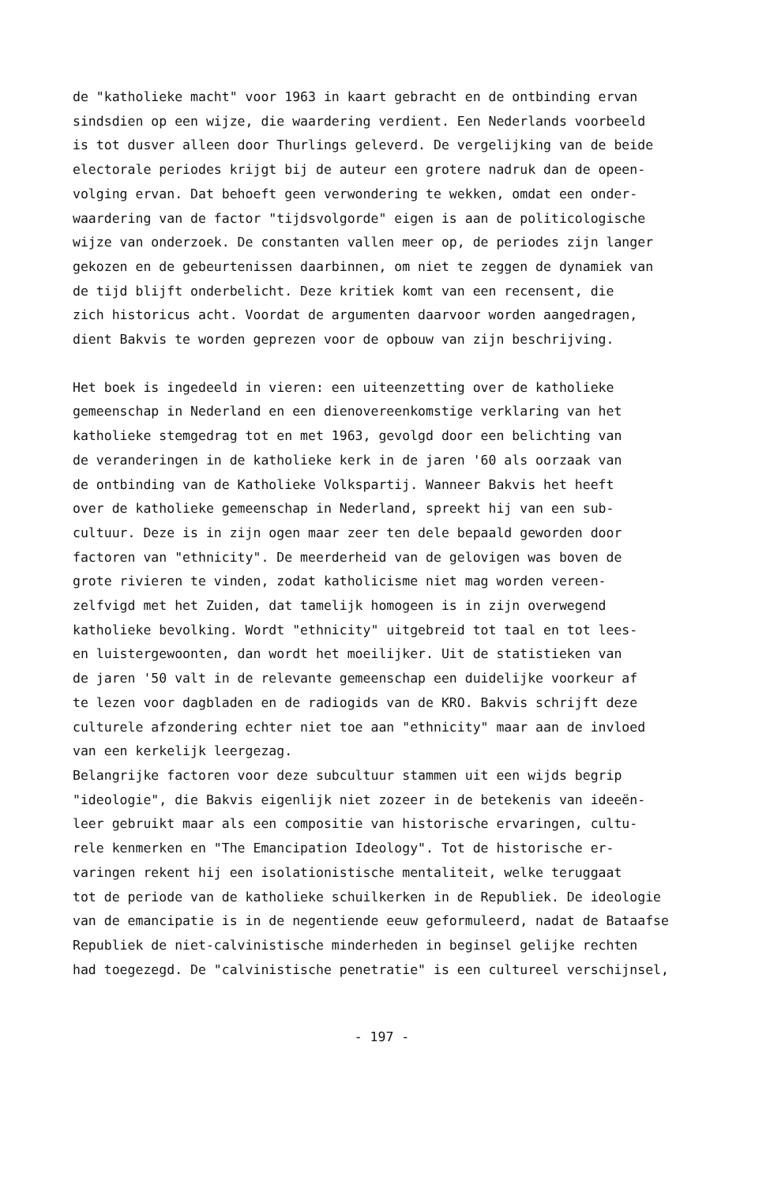de "katholieke macht" voor 1963 in kaart gebracht en de ontbinding ervan
sindsdien op een wijze, die waardering verdient. Een Nederlands voorbeeld
is tot dusver alleen door Thurlings geleverd. De vergelijking van de beide
electorale periodes krijgt bij de auteur een grotere nadruk dan de opeen-
volging ervan. Dat behoeft geen verwondering te wekken, omdat een onder-
waardering van de factor "tijdsvolgorde" eigen is aan de politicologische
wijze van onderzoek. De constanten vallen meer op, de periodes zijn langer
gekozen en de gebeurtenissen daarbinnen, om niet te zeggen de dynamiek van
de tijd blijft onderbelicht. Deze kritiek komt van een recensent, die
zich historicus acht. Voordat de argumenten daarvoor worden aangedragen,
dient Bakvis te worden geprezen voor de opbouw van zijn beschrijving.
Het boek is ingedeeld in vieren: een uiteenzetting over de katholieke
gemeenschap in Nederland en een dienovereenkomstige verklaring van het
katholieke stemgedrag tot en met 1963, gevolgd door een belichting van
de veranderingen in de katholieke kerk in de jaren '60 als oorzaak van
de ontbinding van de Katholieke Volkspartij. Wanneer Bakvis het heeft
over de katholieke gemeenschap in Nederland, spreekt hij van een sub-
cultuur. Deze is in zijn ogen maar zeer ten dele bepaald geworden door
factoren van "ethnicity". De meerderheid van de gelovigen was boven de
grote rivieren te vinden, zodat katholicisme niet mag worden vereen-
zelfvigd met het Zuiden, dat tamelijk homogeen is in zijn overwegend
katholieke bevolking. Wordt "ethnicity" uitgebreid tot taal en tot lees-
en luistergewoonten, dan wordt het moeilijker. Uit de statistieken van
de jaren '50 valt in de relevante gemeenschap een duidelijke voorkeur af
te lezen voor dagbladen en de radiogids van de KRO. Bakvis schrijft deze
culturele afzondering echter niet toe aan "ethnicity" maar aan de invloed
van een kerkelijk leergezag.
Belangrijke factoren voor deze subcultuur stammen uit een wijds begrip
"ideologie", die Bakvis eigenlijk niet zozeer in de betekenis van ideeën-
leer gebruikt maar als een compositie van historische ervaringen, cultu-
rele kenmerken en "The Emancipation Ideology". Tot de historische er-
varingen rekent hij een isolationistische mentaliteit, welke teruggaat
tot de periode van de katholieke schuilkerken in de Republiek. De ideologie
van de emancipatie is in de negentiende eeuw geformuleerd, nadat de Bataafse
Republiek de niet-calvinistische minderheden in beginsel gelijke rechten
had toegezegd. De "calvinistische penetratie" is een cultureel verschijnsel,
- 197 -